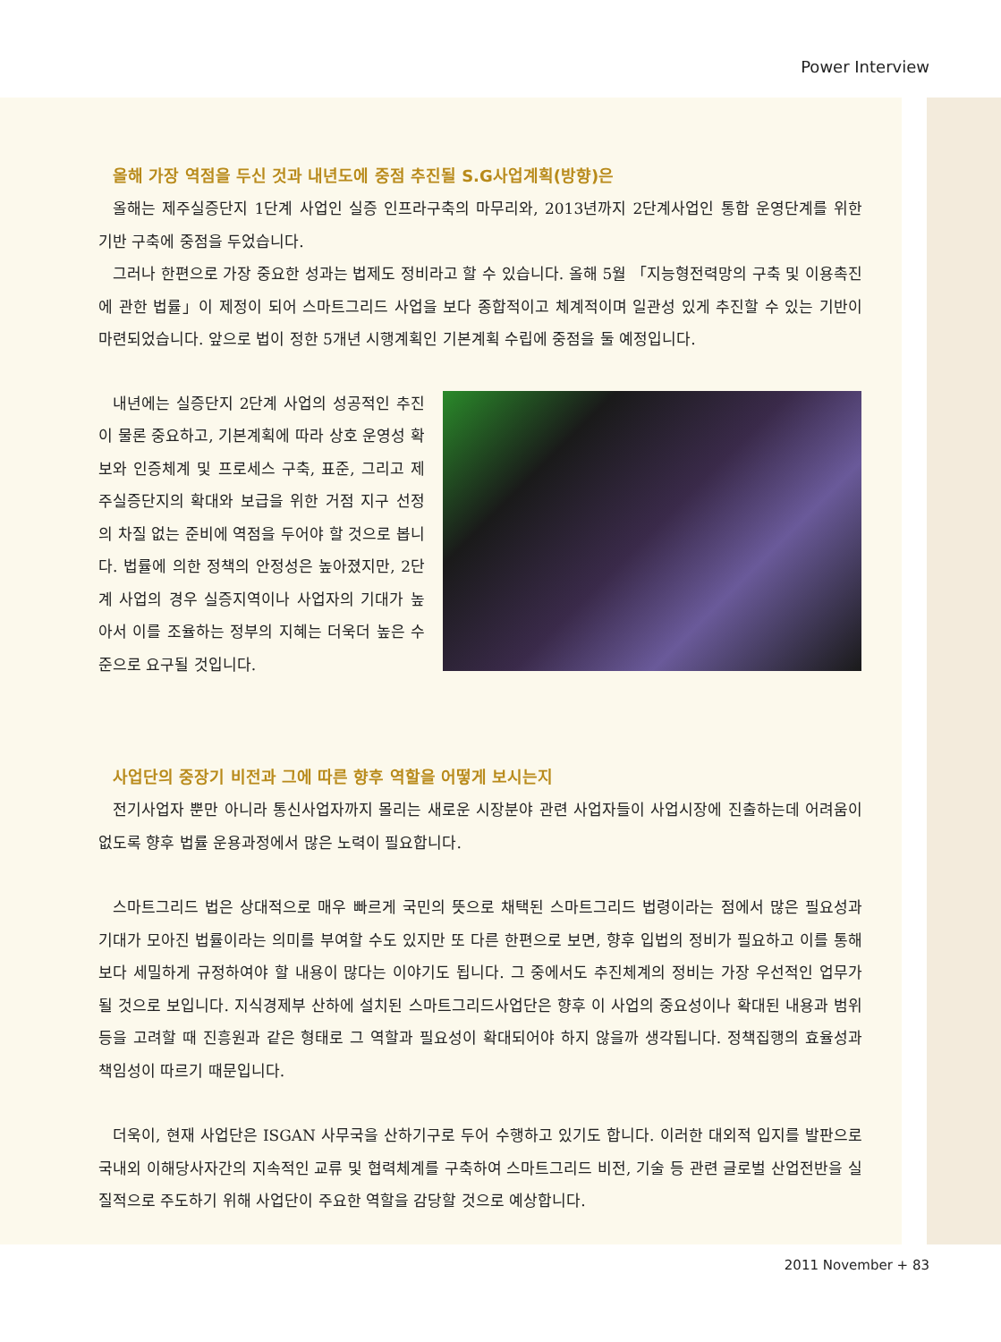Power Interview
올해 가장 역점을 두신 것과 내년도에 중점 추진될 S.G사업계획(방향)은
올해는 제주실증단지 1단계 사업인 실증 인프라구축의 마무리와, 2013년까지 2단계사업인 통합 운영단계를 위한 기반 구축에 중점을 두었습니다.
그러나 한편으로 가장 중요한 성과는 법제도 정비라고 할 수 있습니다. 올해 5월 「지능형전력망의 구축 및 이용촉진에 관한 법률」이 제정이 되어 스마트그리드 사업을 보다 종합적이고 체계적이며 일관성 있게 추진할 수 있는 기반이 마련되었습니다. 앞으로 법이 정한 5개년 시행계획인 기본계획 수립에 중점을 둘 예정입니다.
내년에는 실증단지 2단계 사업의 성공적인 추진이 물론 중요하고, 기본계획에 따라 상호 운영성 확보와 인증체계 및 프로세스 구축, 표준, 그리고 제주실증단지의 확대와 보급을 위한 거점 지구 선정의 차질 없는 준비에 역점을 두어야 할 것으로 봅니다. 법률에 의한 정책의 안정성은 높아졌지만, 2단계 사업의 경우 실증지역이나 사업자의 기대가 높아서 이를 조율하는 정부의 지혜는 더욱더 높은 수준으로 요구될 것입니다.
사업단의 중장기 비전과 그에 따른 향후 역할을 어떻게 보시는지
전기사업자 뿐만 아니라 통신사업자까지 몰리는 새로운 시장분야 관련 사업자들이 사업시장에 진출하는데 어려움이 없도록 향후 법률 운용과정에서 많은 노력이 필요합니다.
스마트그리드 법은 상대적으로 매우 빠르게 국민의 뜻으로 채택된 스마트그리드 법령이라는 점에서 많은 필요성과 기대가 모아진 법률이라는 의미를 부여할 수도 있지만 또 다른 한편으로 보면, 향후 입법의 정비가 필요하고 이를 통해 보다 세밀하게 규정하여야 할 내용이 많다는 이야기도 됩니다. 그 중에서도 추진체계의 정비는 가장 우선적인 업무가 될 것으로 보입니다. 지식경제부 산하에 설치된 스마트그리드사업단은 향후 이 사업의 중요성이나 확대된 내용과 범위 등을 고려할 때 진흥원과 같은 형태로 그 역할과 필요성이 확대되어야 하지 않을까 생각됩니다. 정책집행의 효율성과 책임성이 따르기 때문입니다.
더욱이, 현재 사업단은 ISGAN 사무국을 산하기구로 두어 수행하고 있기도 합니다. 이러한 대외적 입지를 발판으로 국내외 이해당사자간의 지속적인 교류 및 협력체계를 구축하여 스마트그리드 비전, 기술 등 관련 글로벌 산업전반을 실질적으로 주도하기 위해 사업단이 주요한 역할을 감당할 것으로 예상합니다.
2011 November + 83